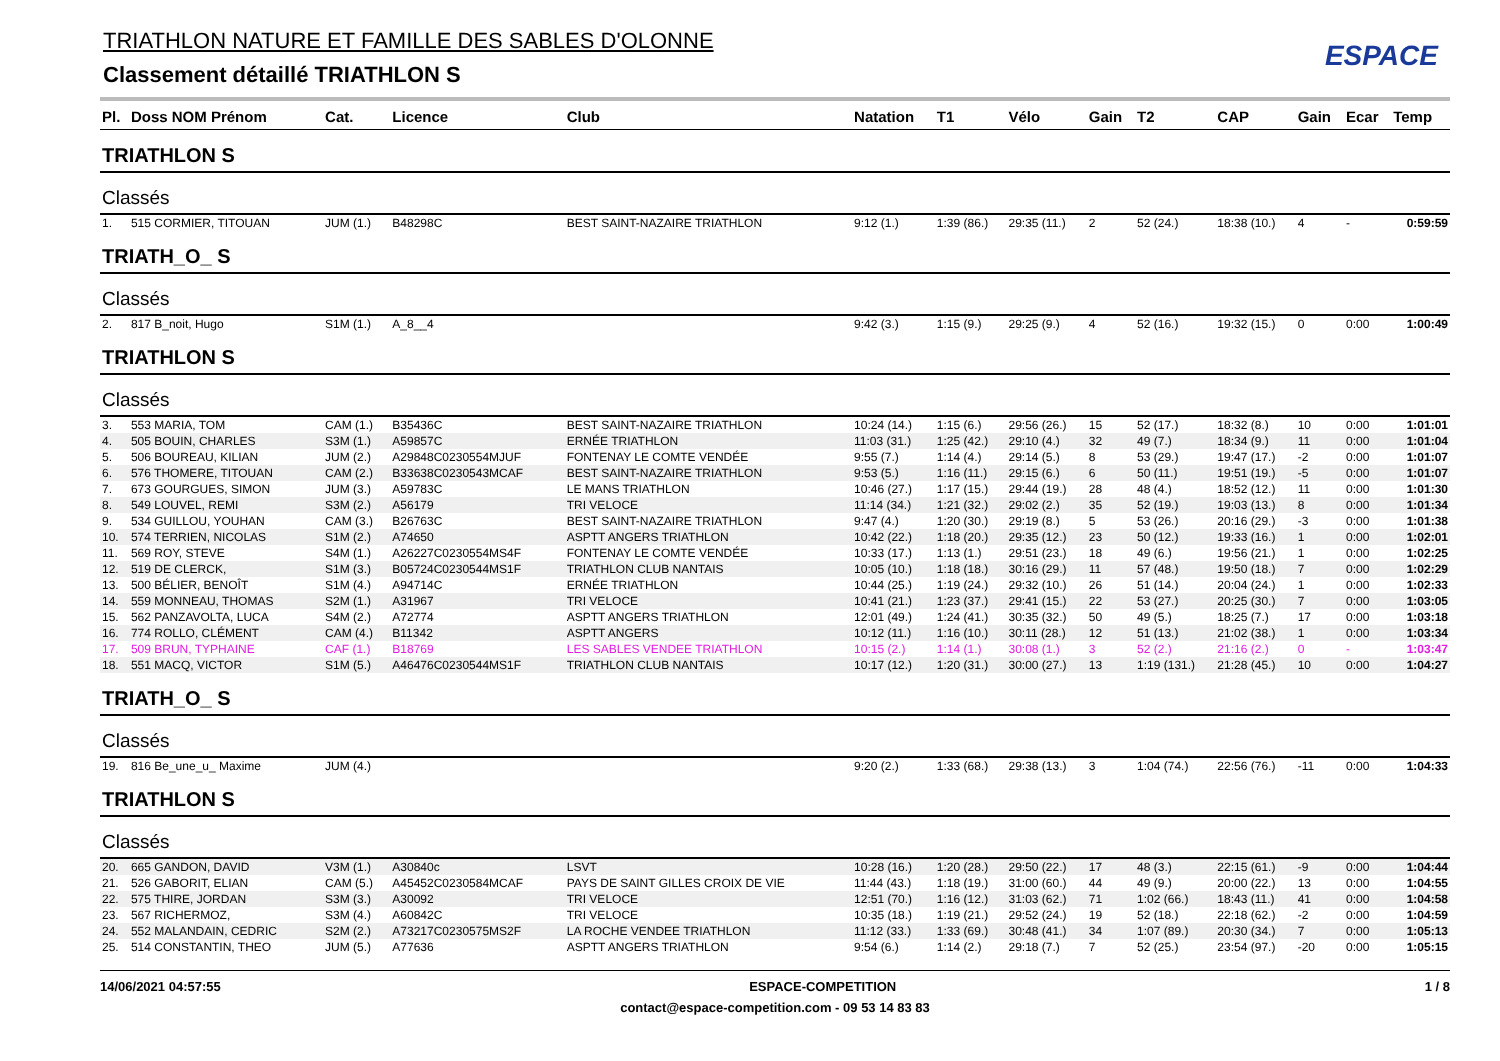TRIATHLON NATURE ET FAMILLE DES SABLES D'OLONNE
Classement détaillé TRIATHLON S
ESPACE
| Pl. | Doss NOM Prénom | Cat. | Licence | Club | Natation | T1 | Vélo | Gain | T2 | CAP | Gain | Ecar | Temp |
| --- | --- | --- | --- | --- | --- | --- | --- | --- | --- | --- | --- | --- | --- |
| TRIATHLON S | | | | | | | | | | | | | |
| Classés | | | | | | | | | | | | | |
| 1. | 515 CORMIER, TITOUAN | JUM (1.) | B48298C | BEST SAINT-NAZAIRE TRIATHLON | 9:12 (1.) | 1:39 (86.) | 29:35 (11.) | 2 | 52 (24.) | 18:38 (10.) | 4 | - | 0:59:59 |
| TRIATH_O_ S | | | | | | | | | | | | | |
| Classés | | | | | | | | | | | | | |
| 2. | 817 B_noit, Hugo | S1M (1.) | A_8__4 | | 9:42 (3.) | 1:15 (9.) | 29:25 (9.) | 4 | 52 (16.) | 19:32 (15.) | 0 | 0:00 | 1:00:49 |
| TRIATHLON S | | | | | | | | | | | | | |
| Classés | | | | | | | | | | | | | |
| 3. | 553 MARIA, TOM | CAM (1.) | B35436C | BEST SAINT-NAZAIRE TRIATHLON | 10:24 (14.) | 1:15 (6.) | 29:56 (26.) | 15 | 52 (17.) | 18:32 (8.) | 10 | 0:00 | 1:01:01 |
| 4. | 505 BOUIN, CHARLES | S3M (1.) | A59857C | ERNÉE TRIATHLON | 11:03 (31.) | 1:25 (42.) | 29:10 (4.) | 32 | 49 (7.) | 18:34 (9.) | 11 | 0:00 | 1:01:04 |
| 5. | 506 BOUREAU, KILIAN | JUM (2.) | A29848C0230554MJUF | FONTENAY LE COMTE VENDÉE | 9:55 (7.) | 1:14 (4.) | 29:14 (5.) | 8 | 53 (29.) | 19:47 (17.) | -2 | 0:00 | 1:01:07 |
| 6. | 576 THOMERE, TITOUAN | CAM (2.) | B33638C0230543MCAF | BEST SAINT-NAZAIRE TRIATHLON | 9:53 (5.) | 1:16 (11.) | 29:15 (6.) | 6 | 50 (11.) | 19:51 (19.) | -5 | 0:00 | 1:01:07 |
| 7. | 673 GOURGUES, SIMON | JUM (3.) | A59783C | LE MANS TRIATHLON | 10:46 (27.) | 1:17 (15.) | 29:44 (19.) | 28 | 48 (4.) | 18:52 (12.) | 11 | 0:00 | 1:01:30 |
| 8. | 549 LOUVEL, REMI | S3M (2.) | A56179 | TRI VELOCE | 11:14 (34.) | 1:21 (32.) | 29:02 (2.) | 35 | 52 (19.) | 19:03 (13.) | 8 | 0:00 | 1:01:34 |
| 9. | 534 GUILLOU, YOUHAN | CAM (3.) | B26763C | BEST SAINT-NAZAIRE TRIATHLON | 9:47 (4.) | 1:20 (30.) | 29:19 (8.) | 5 | 53 (26.) | 20:16 (29.) | -3 | 0:00 | 1:01:38 |
| 10. | 574 TERRIEN, NICOLAS | S1M (2.) | A74650 | ASPTT ANGERS TRIATHLON | 10:42 (22.) | 1:18 (20.) | 29:35 (12.) | 23 | 50 (12.) | 19:33 (16.) | 1 | 0:00 | 1:02:01 |
| 11. | 569 ROY, STEVE | S4M (1.) | A26227C0230554MS4F | FONTENAY LE COMTE VENDÉE | 10:33 (17.) | 1:13 (1.) | 29:51 (23.) | 18 | 49 (6.) | 19:56 (21.) | 1 | 0:00 | 1:02:25 |
| 12. | 519 DE CLERCK, | S1M (3.) | B05724C0230544MS1F | TRIATHLON CLUB NANTAIS | 10:05 (10.) | 1:18 (18.) | 30:16 (29.) | 11 | 57 (48.) | 19:50 (18.) | 7 | 0:00 | 1:02:29 |
| 13. | 500 BÉLIER, BENOÎT | S1M (4.) | A94714C | ERNÉE TRIATHLON | 10:44 (25.) | 1:19 (24.) | 29:32 (10.) | 26 | 51 (14.) | 20:04 (24.) | 1 | 0:00 | 1:02:33 |
| 14. | 559 MONNEAU, THOMAS | S2M (1.) | A31967 | TRI VELOCE | 10:41 (21.) | 1:23 (37.) | 29:41 (15.) | 22 | 53 (27.) | 20:25 (30.) | 7 | 0:00 | 1:03:05 |
| 15. | 562 PANZAVOLTA, LUCA | S4M (2.) | A72774 | ASPTT ANGERS TRIATHLON | 12:01 (49.) | 1:24 (41.) | 30:35 (32.) | 50 | 49 (5.) | 18:25 (7.) | 17 | 0:00 | 1:03:18 |
| 16. | 774 ROLLO, CLÉMENT | CAM (4.) | B11342 | ASPTT ANGERS | 10:12 (11.) | 1:16 (10.) | 30:11 (28.) | 12 | 51 (13.) | 21:02 (38.) | 1 | 0:00 | 1:03:34 |
| 17. | 509 BRUN, TYPHAINE | CAF (1.) | B18769 | LES SABLES VENDEE TRIATHLON | 10:15 (2.) | 1:14 (1.) | 30:08 (1.) | 3 | 52 (2.) | 21:16 (2.) | 0 | - | 1:03:47 |
| 18. | 551 MACQ, VICTOR | S1M (5.) | A46476C0230544MS1F | TRIATHLON CLUB NANTAIS | 10:17 (12.) | 1:20 (31.) | 30:00 (27.) | 13 | 1:19 (131.) | 21:28 (45.) | 10 | 0:00 | 1:04:27 |
| TRIATH_O_ S | | | | | | | | | | | | | |
| Classés | | | | | | | | | | | | | |
| 19. | 816 Be_une_u_ Maxime | JUM (4.) | | | 9:20 (2.) | 1:33 (68.) | 29:38 (13.) | 3 | 1:04 (74.) | 22:56 (76.) | -11 | 0:00 | 1:04:33 |
| TRIATHLON S | | | | | | | | | | | | | |
| Classés | | | | | | | | | | | | | |
| 20. | 665 GANDON, DAVID | V3M (1.) | A30840c | LSVT | 10:28 (16.) | 1:20 (28.) | 29:50 (22.) | 17 | 48 (3.) | 22:15 (61.) | -9 | 0:00 | 1:04:44 |
| 21. | 526 GABORIT, ELIAN | CAM (5.) | A45452C0230584MCAF | PAYS DE SAINT GILLES CROIX DE VIE | 11:44 (43.) | 1:18 (19.) | 31:00 (60.) | 44 | 49 (9.) | 20:00 (22.) | 13 | 0:00 | 1:04:55 |
| 22. | 575 THIRE, JORDAN | S3M (3.) | A30092 | TRI VELOCE | 12:51 (70.) | 1:16 (12.) | 31:03 (62.) | 71 | 1:02 (66.) | 18:43 (11.) | 41 | 0:00 | 1:04:58 |
| 23. | 567 RICHERMOZ, | S3M (4.) | A60842C | TRI VELOCE | 10:35 (18.) | 1:19 (21.) | 29:52 (24.) | 19 | 52 (18.) | 22:18 (62.) | -2 | 0:00 | 1:04:59 |
| 24. | 552 MALANDAIN, CEDRIC | S2M (2.) | A73217C0230575MS2F | LA ROCHE VENDEE TRIATHLON | 11:12 (33.) | 1:33 (69.) | 30:48 (41.) | 34 | 1:07 (89.) | 20:30 (34.) | 7 | 0:00 | 1:05:13 |
| 25. | 514 CONSTANTIN, THEO | JUM (5.) | A77636 | ASPTT ANGERS TRIATHLON | 9:54 (6.) | 1:14 (2.) | 29:18 (7.) | 7 | 52 (25.) | 23:54 (97.) | -20 | 0:00 | 1:05:15 |
14/06/2021 04:57:55 ESPACE-COMPETITION 1 / 8
contact@espace-competition.com - 09 53 14 83 83